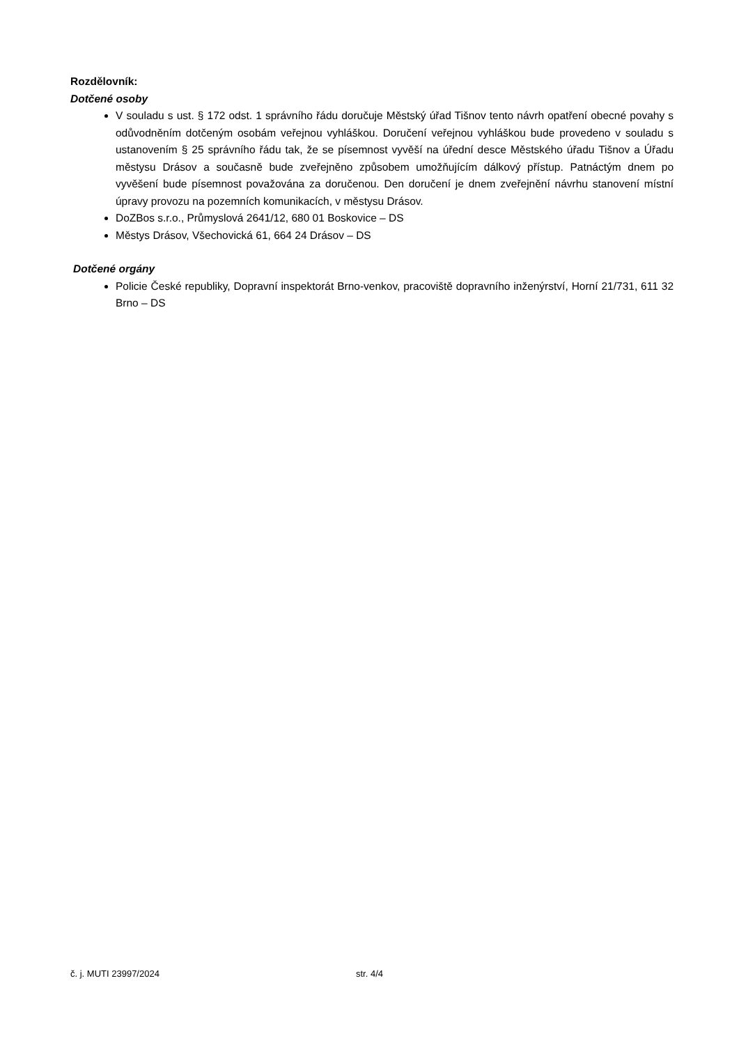Rozdělovník:
Dotčené osoby
V souladu s ust. § 172 odst. 1 správního řádu doručuje Městský úřad Tišnov tento návrh opatření obecné povahy s odůvodněním dotčeným osobám veřejnou vyhláškou. Doručení veřejnou vyhláškou bude provedeno v souladu s ustanovením § 25 správního řádu tak, že se písemnost vyvěší na úřední desce Městského úřadu Tišnov a Úřadu městysu Drásov a současně bude zveřejněno způsobem umožňujícím dálkový přístup. Patnáctým dnem po vyvěšení bude písemnost považována za doručenou. Den doručení je dnem zveřejnění návrhu stanovení místní úpravy provozu na pozemních komunikacích, v městysu Drásov.
DoZBos s.r.o., Průmyslová 2641/12, 680 01 Boskovice – DS
Městys Drásov, Všechovická 61, 664 24 Drásov – DS
Dotčené orgány
Policie České republiky, Dopravní inspektorát Brno-venkov, pracoviště dopravního inženýrství, Horní 21/731, 611 32 Brno – DS
č. j. MUTI 23997/2024 str. 4/4